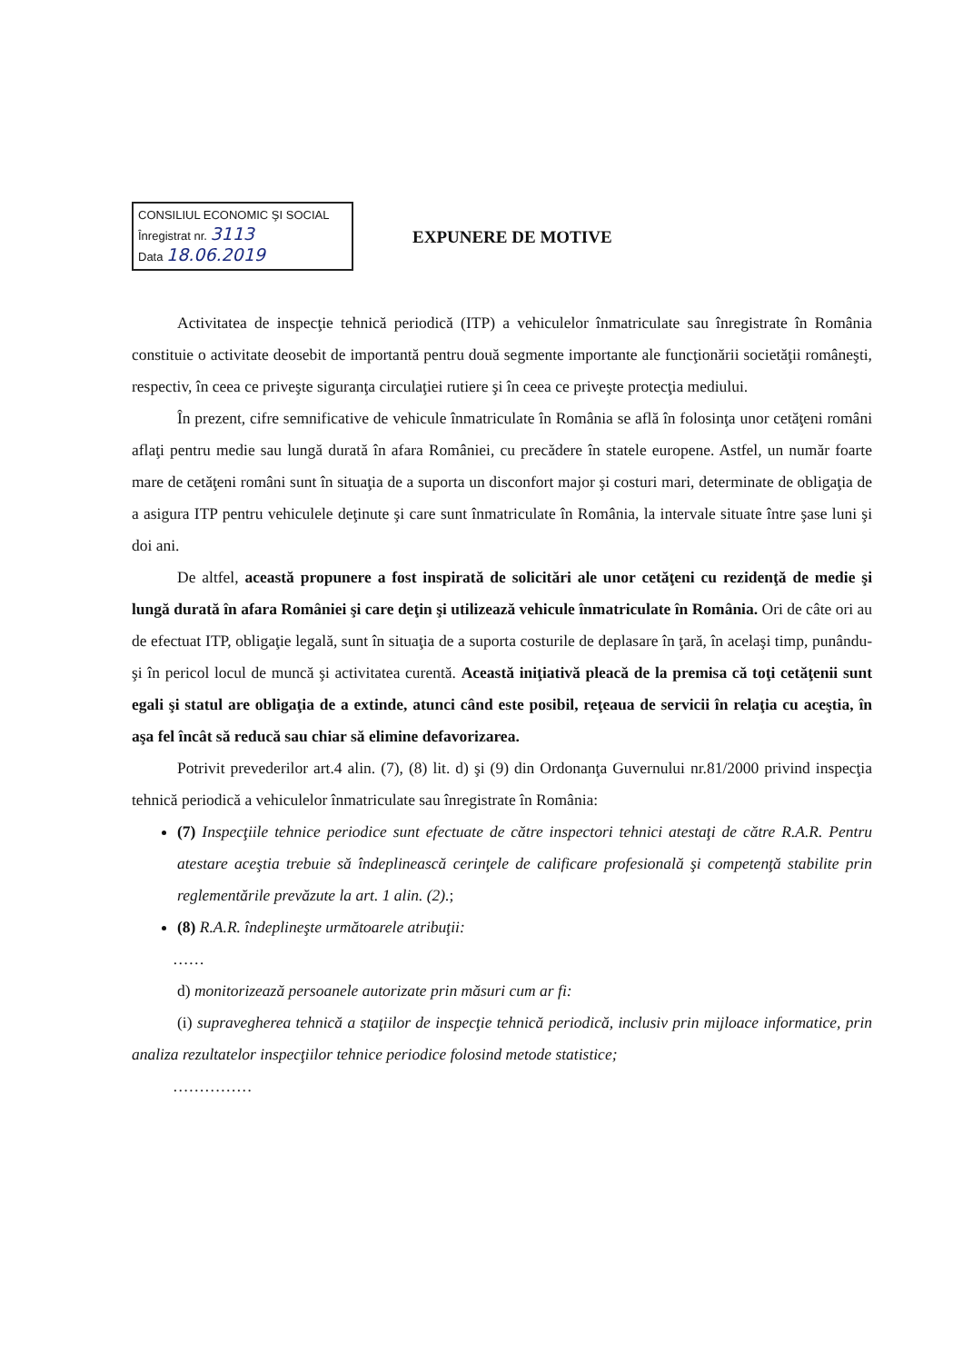CONSILIUL ECONOMIC ŞI SOCIAL
Înregistrat nr. 3113
Data 18.06.2019
EXPUNERE DE MOTIVE
Activitatea de inspecţie tehnică periodică (ITP) a vehiculelor înmatriculate sau înregistrate în România constituie o activitate deosebit de importantă pentru două segmente importante ale funcţionării societăţii româneşti, respectiv, în ceea ce priveşte siguranţa circulaţiei rutiere şi în ceea ce priveşte protecţia mediului.
În prezent, cifre semnificative de vehicule înmatriculate în România se află în folosinţa unor cetăţeni români aflaţi pentru medie sau lungă durată în afara României, cu precădere în statele europene. Astfel, un număr foarte mare de cetăţeni români sunt în situaţia de a suporta un disconfort major şi costuri mari, determinate de obligaţia de a asigura ITP pentru vehiculele deţinute şi care sunt înmatriculate în România, la intervale situate între şase luni şi doi ani.
De altfel, această propunere a fost inspirată de solicitări ale unor cetăţeni cu rezidenţă de medie şi lungă durată în afara României şi care deţin şi utilizează vehicule înmatriculate în România. Ori de câte ori au de efectuat ITP, obligaţie legală, sunt în situaţia de a suporta costurile de deplasare în ţară, în acelaşi timp, punându-şi în pericol locul de muncă şi activitatea curentă. Această iniţiativă pleacă de la premisa că toţi cetăţenii sunt egali şi statul are obligaţia de a extinde, atunci când este posibil, reţeaua de servicii în relaţia cu aceştia, în aşa fel încât să reducă sau chiar să elimine defavorizarea.
Potrivit prevederilor art.4 alin. (7), (8) lit. d) şi (9) din Ordonanţa Guvernului nr.81/2000 privind inspecţia tehnică periodică a vehiculelor înmatriculate sau înregistrate în România:
(7) Inspecţiile tehnice periodice sunt efectuate de către inspectori tehnici atestaţi de către R.A.R. Pentru atestare aceştia trebuie să îndeplinească cerinţele de calificare profesională şi competenţă stabilite prin reglementările prevăzute la art. 1 alin. (2).;
(8) R.A.R. îndeplineşte următoarele atribuţii:
……
d) monitorizează persoanele autorizate prin măsuri cum ar fi:
(i) supravegherea tehnică a staţiilor de inspecţie tehnică periodică, inclusiv prin mijloace informatice, prin analiza rezultatelor inspecţiilor tehnice periodice folosind metode statistice;
……………